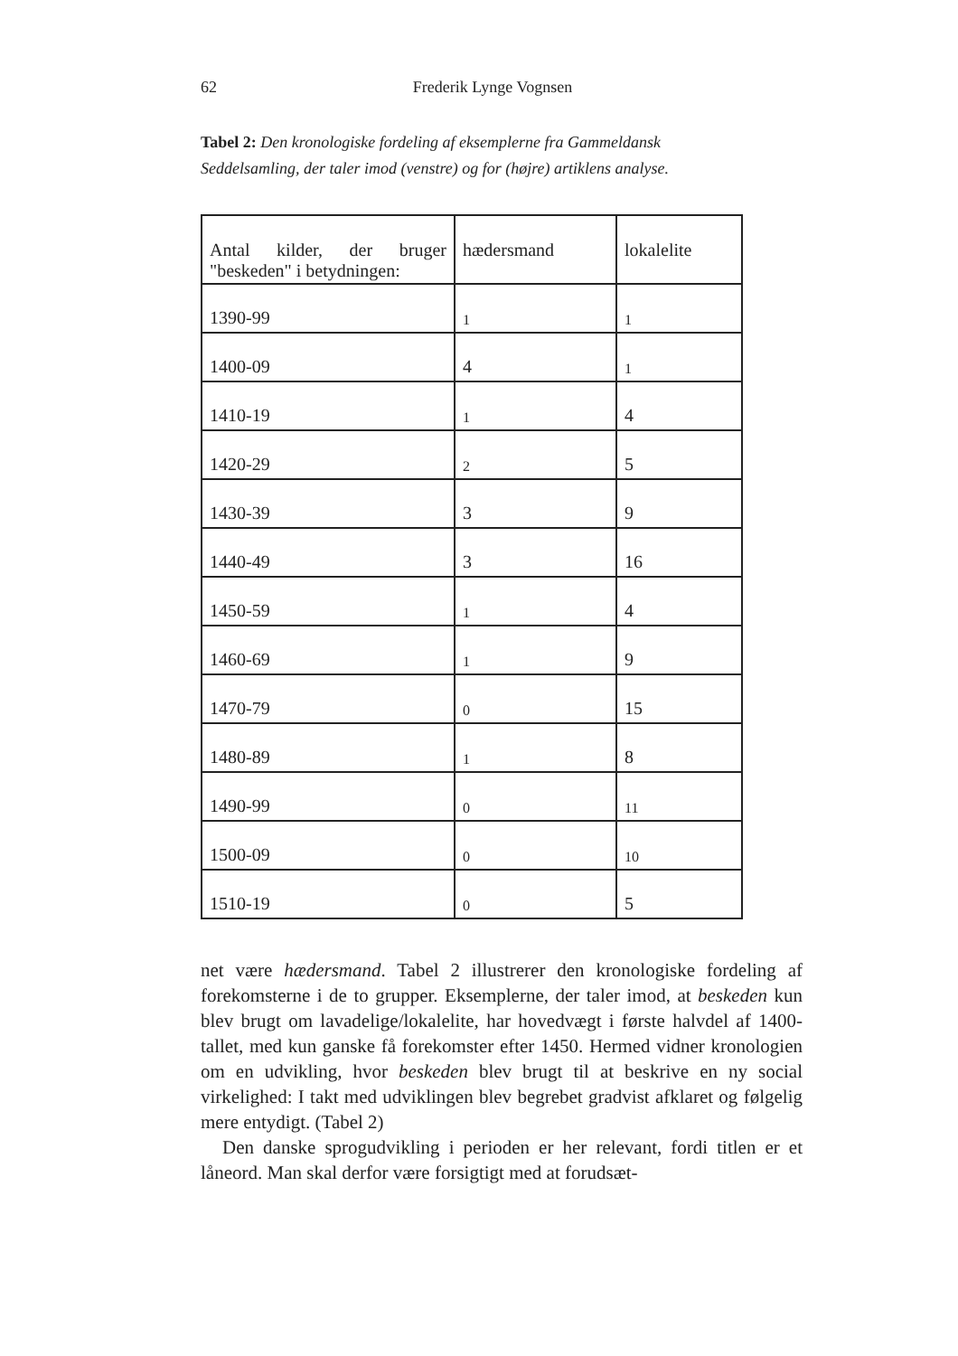62 Frederik Lynge Vognsen
Tabel 2: Den kronologiske fordeling af eksemplerne fra Gammeldansk Seddelsamling, der taler imod (venstre) og for (højre) artiklens analyse.
| Antal kilder, der bruger "beskeden" i betydningen: | hædersmand | lokalelite |
| --- | --- | --- |
| 1390-99 | 1 | 1 |
| 1400-09 | 4 | 1 |
| 1410-19 | 1 | 4 |
| 1420-29 | 2 | 5 |
| 1430-39 | 3 | 9 |
| 1440-49 | 3 | 16 |
| 1450-59 | 1 | 4 |
| 1460-69 | 1 | 9 |
| 1470-79 | 0 | 15 |
| 1480-89 | 1 | 8 |
| 1490-99 | 0 | 11 |
| 1500-09 | 0 | 10 |
| 1510-19 | 0 | 5 |
net være hædersmand. Tabel 2 illustrerer den kronologiske fordeling af forekomsterne i de to grupper. Eksemplerne, der taler imod, at beskeden kun blev brugt om lavadelige/lokalelite, har hovedvægt i første halvdel af 1400-tallet, med kun ganske få forekomster efter 1450. Hermed vidner kronologien om en udvikling, hvor beskeden blev brugt til at beskrive en ny social virkelighed: I takt med udviklingen blev begrebet gradvist afklaret og følgelig mere entydigt. (Tabel 2)
Den danske sprogudvikling i perioden er her relevant, fordi titlen er et låneord. Man skal derfor være forsigtigt med at forudsæt-